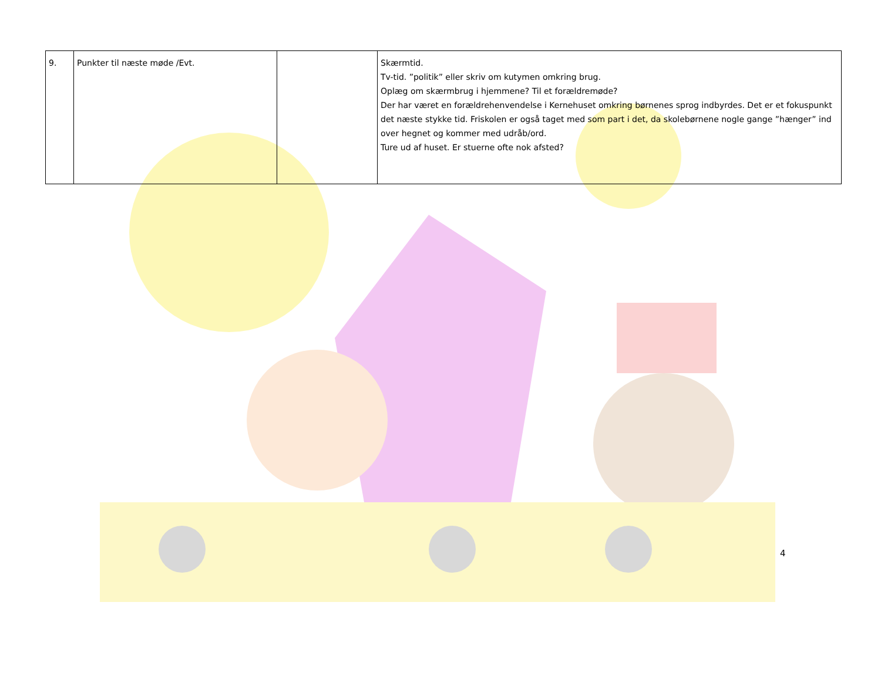| 9. | Punkter til næste møde /Evt. | | Skærmtid. Tv-tid. ”politik” eller skriv om kutymen omkring brug. Oplæg om skærmbrug i hjemmene? Til et forældremøde? Der har været en forældrehenvendelse i Kernehuset omkring børnenes sprog indbyrdes. Det er et fokuspunkt det næste stykke tid. Friskolen er også taget med som part i det, da skolebørnene nogle gange ”hænger” ind over hegnet og kommer med udråb/ord. Ture ud af huset. Er stuerne ofte nok afsted? |
4